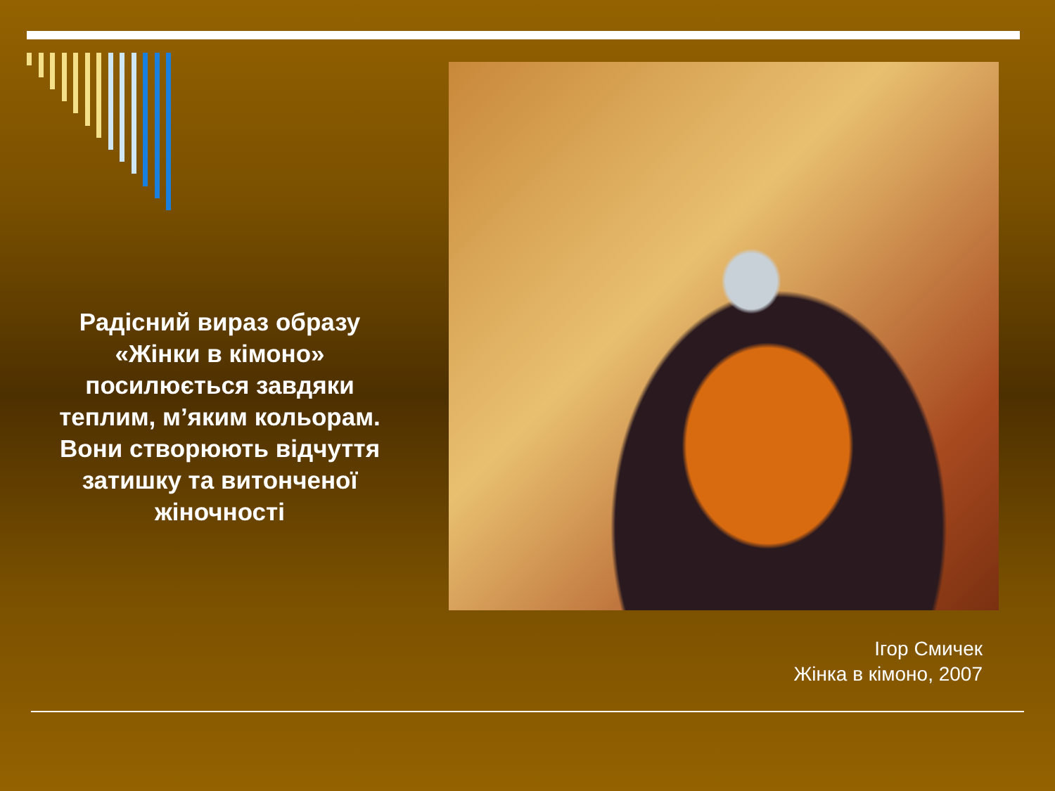Радісний вираз образу «Жінки в кімоно» посилюється завдяки теплим, м’яким кольорам. Вони створюють відчуття затишку та витонченої жіночності
Ігор Смичек
Жінка в кімоно, 2007